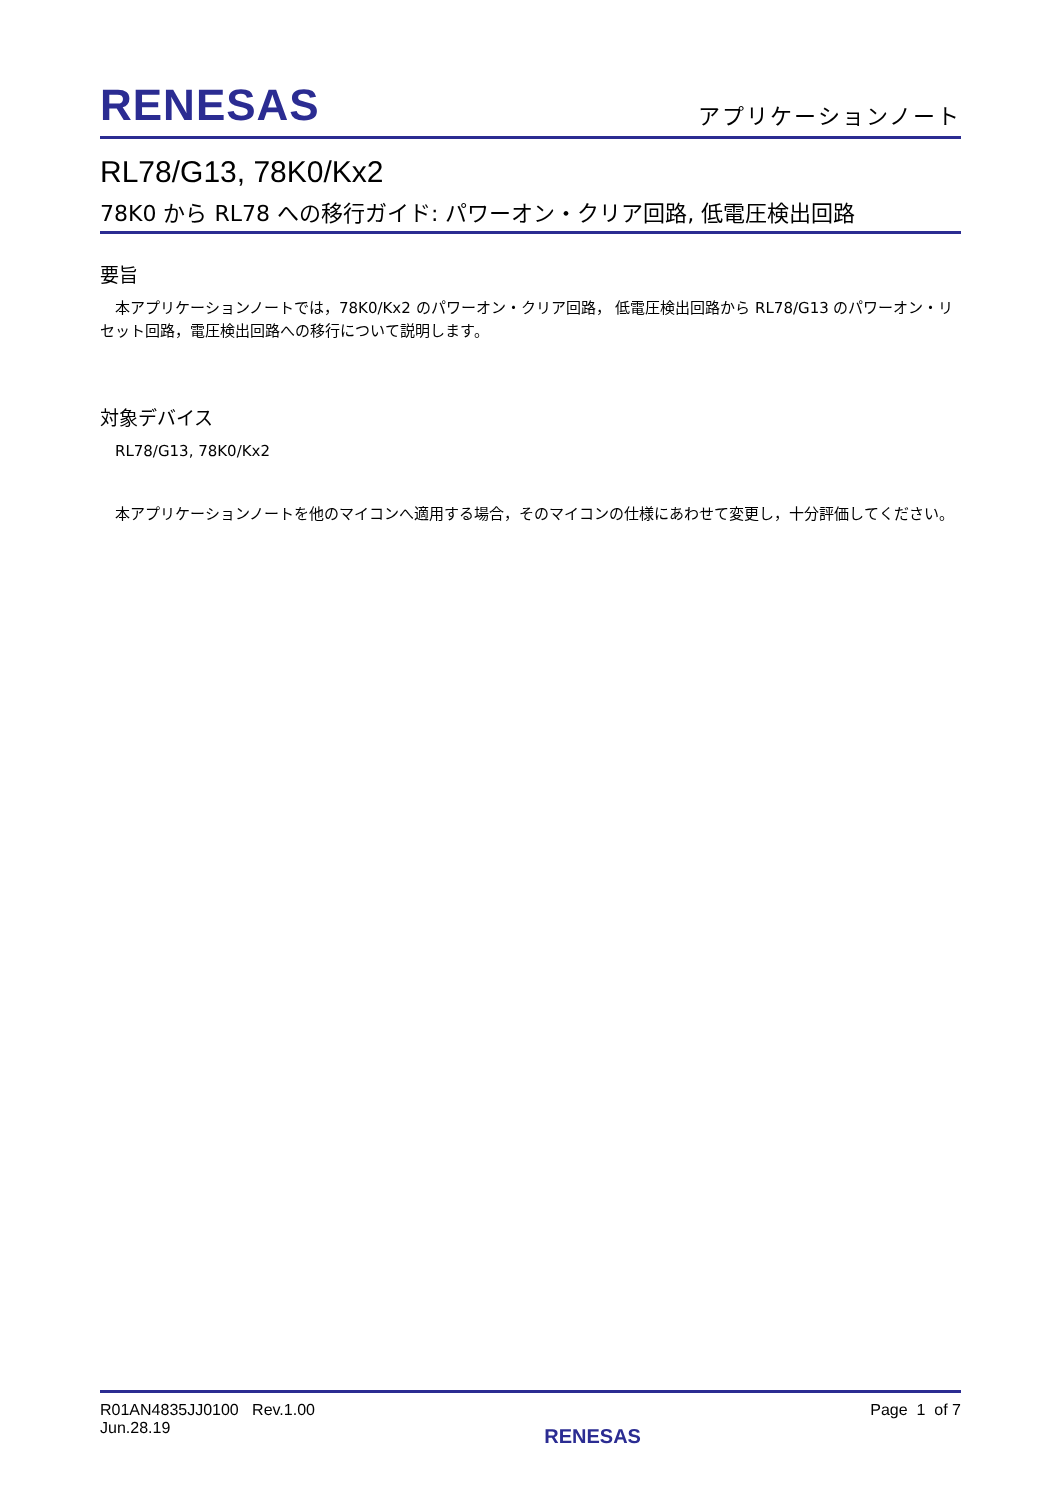RENESAS
アプリケーションノート
RL78/G13, 78K0/Kx2
78K0 から RL78 への移行ガイド: パワーオン・クリア回路, 低電圧検出回路
要旨
本アプリケーションノートでは，78K0/Kx2 のパワーオン・クリア回路， 低電圧検出回路から RL78/G13 のパワーオン・リセット回路，電圧検出回路への移行について説明します。
対象デバイス
RL78/G13, 78K0/Kx2
本アプリケーションノートを他のマイコンへ適用する場合，そのマイコンの仕様にあわせて変更し，十分評価してください。
R01AN4835JJ0100 Rev.1.00
Jun.28.19
RENESAS
Page 1 of 7